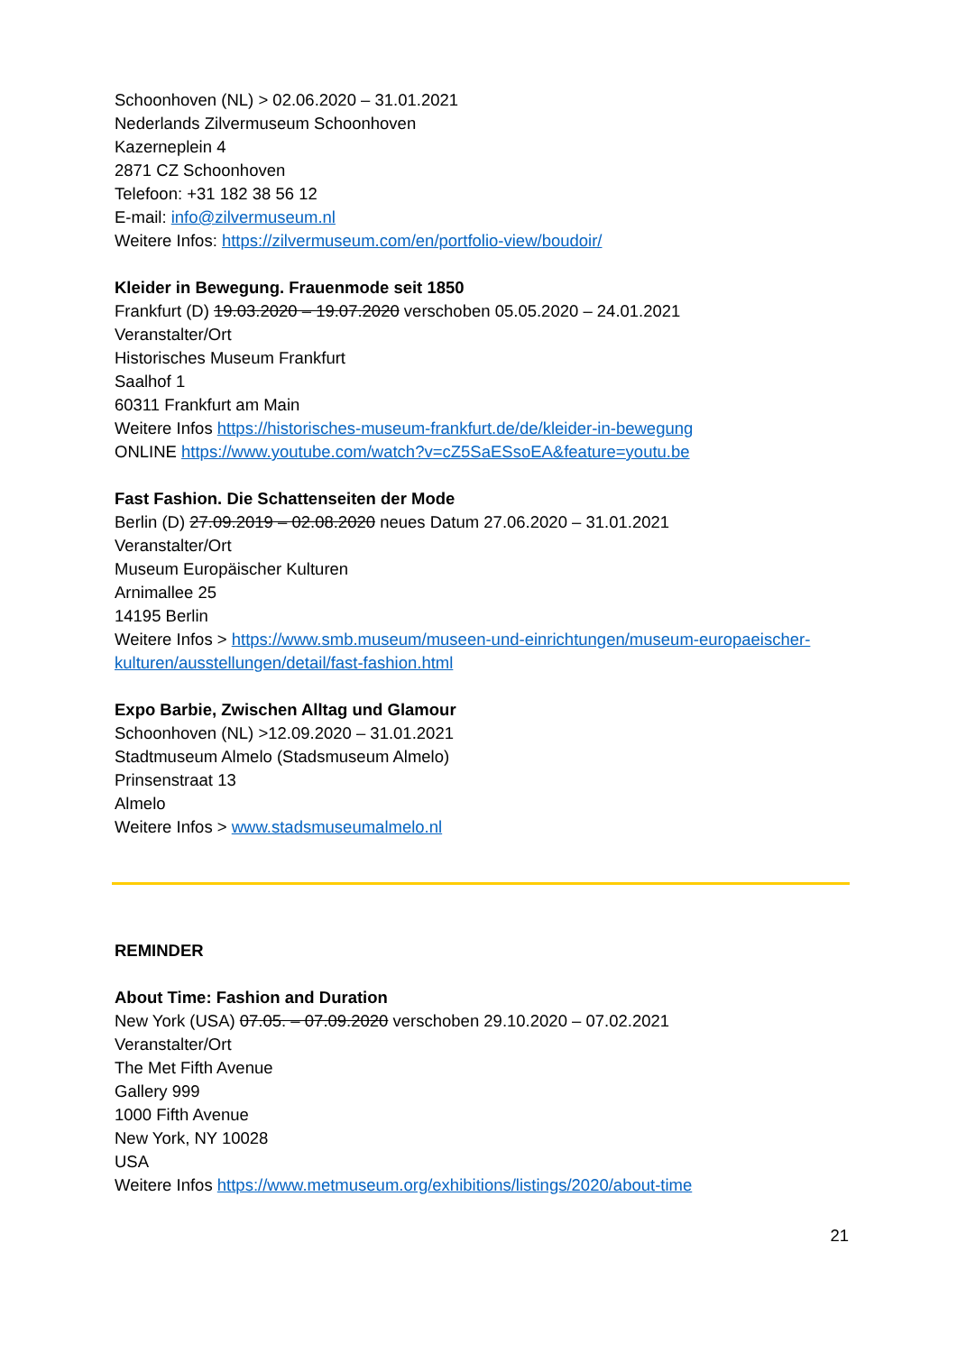Schoonhoven (NL) > 02.06.2020 – 31.01.2021
Nederlands Zilvermuseum Schoonhoven
Kazerneplein 4
2871 CZ Schoonhoven
Telefoon: +31 182 38 56 12
E-mail: info@zilvermuseum.nl
Weitere Infos: https://zilvermuseum.com/en/portfolio-view/boudoir/
Kleider in Bewegung. Frauenmode seit 1850
Frankfurt (D) 19.03.2020 – 19.07.2020 verschoben 05.05.2020 – 24.01.2021
Veranstalter/Ort
Historisches Museum Frankfurt
Saalhof 1
60311 Frankfurt am Main
Weitere Infos https://historisches-museum-frankfurt.de/de/kleider-in-bewegung
ONLINE https://www.youtube.com/watch?v=cZ5SaESsoEA&feature=youtu.be
Fast Fashion. Die Schattenseiten der Mode
Berlin (D) 27.09.2019 – 02.08.2020 neues Datum 27.06.2020 – 31.01.2021
Veranstalter/Ort
Museum Europäischer Kulturen
Arnimallee 25
14195 Berlin
Weitere Infos > https://www.smb.museum/museen-und-einrichtungen/museum-europaeischer-kulturen/ausstellungen/detail/fast-fashion.html
Expo Barbie, Zwischen Alltag und Glamour
Schoonhoven (NL) >12.09.2020 – 31.01.2021
Stadtmuseum Almelo (Stadsmuseum Almelo)
Prinsenstraat 13
Almelo
Weitere Infos > www.stadsmuseumalmelo.nl
REMINDER
About Time: Fashion and Duration
New York (USA) 07.05. – 07.09.2020 verschoben 29.10.2020 – 07.02.2021
Veranstalter/Ort
The Met Fifth Avenue
Gallery 999
1000 Fifth Avenue
New York, NY 10028
USA
Weitere Infos https://www.metmuseum.org/exhibitions/listings/2020/about-time
21